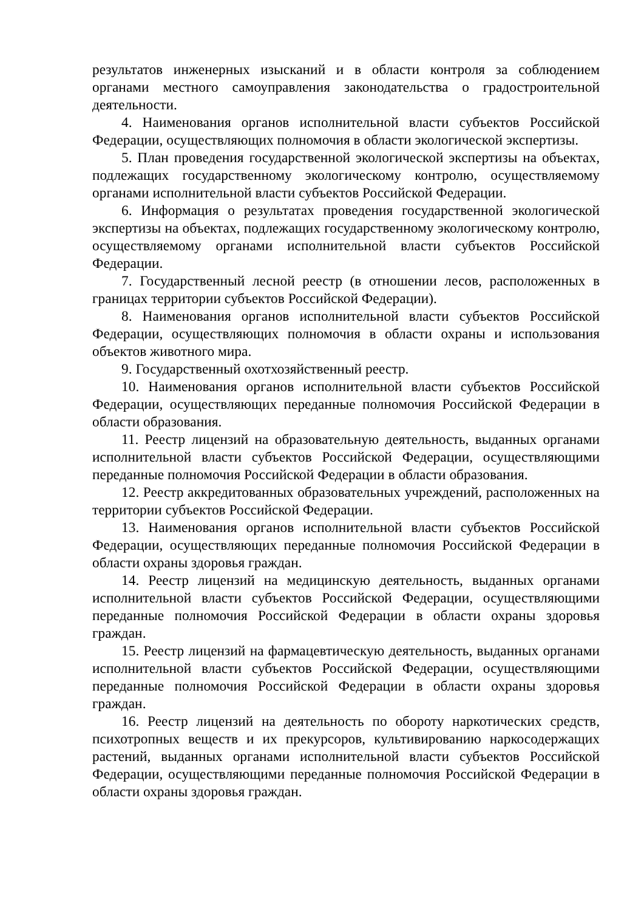результатов инженерных изысканий и в области контроля за соблюдением органами местного самоуправления законодательства о градостроительной деятельности.
4. Наименования органов исполнительной власти субъектов Российской Федерации, осуществляющих полномочия в области экологической экспертизы.
5. План проведения государственной экологической экспертизы на объектах, подлежащих государственному экологическому контролю, осуществляемому органами исполнительной власти субъектов Российской Федерации.
6. Информация о результатах проведения государственной экологической экспертизы на объектах, подлежащих государственному экологическому контролю, осуществляемому органами исполнительной власти субъектов Российской Федерации.
7. Государственный лесной реестр (в отношении лесов, расположенных в границах территории субъектов Российской Федерации).
8. Наименования органов исполнительной власти субъектов Российской Федерации, осуществляющих полномочия в области охраны и использования объектов животного мира.
9. Государственный охотхозяйственный реестр.
10. Наименования органов исполнительной власти субъектов Российской Федерации, осуществляющих переданные полномочия Российской Федерации в области образования.
11. Реестр лицензий на образовательную деятельность, выданных органами исполнительной власти субъектов Российской Федерации, осуществляющими переданные полномочия Российской Федерации в области образования.
12. Реестр аккредитованных образовательных учреждений, расположенных на территории субъектов Российской Федерации.
13. Наименования органов исполнительной власти субъектов Российской Федерации, осуществляющих переданные полномочия Российской Федерации в области охраны здоровья граждан.
14. Реестр лицензий на медицинскую деятельность, выданных органами исполнительной власти субъектов Российской Федерации, осуществляющими переданные полномочия Российской Федерации в области охраны здоровья граждан.
15. Реестр лицензий на фармацевтическую деятельность, выданных органами исполнительной власти субъектов Российской Федерации, осуществляющими переданные полномочия Российской Федерации в области охраны здоровья граждан.
16. Реестр лицензий на деятельность по обороту наркотических средств, психотропных веществ и их прекурсоров, культивированию наркосодержащих растений, выданных органами исполнительной власти субъектов Российской Федерации, осуществляющими переданные полномочия Российской Федерации в области охраны здоровья граждан.